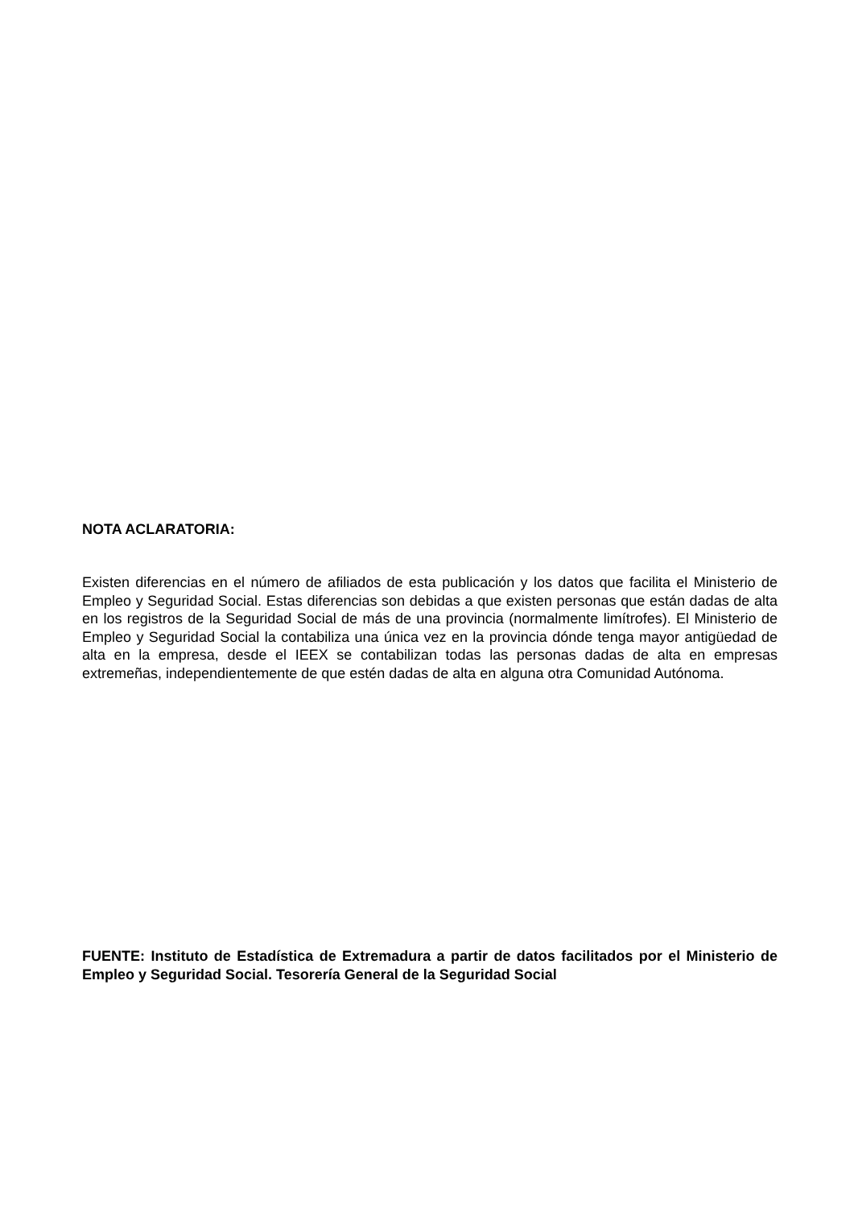NOTA ACLARATORIA:
Existen diferencias en el número de afiliados de esta publicación y los datos que facilita el Ministerio de Empleo y Seguridad Social. Estas diferencias son debidas a que existen personas que están dadas de alta en los registros de la Seguridad Social de más de una provincia (normalmente limítrofes). El Ministerio de Empleo y Seguridad Social la contabiliza una única vez en la provincia dónde tenga mayor antigüedad de alta en la empresa, desde el IEEX se contabilizan todas las personas dadas de alta en empresas extremeñas, independientemente de que estén dadas de alta en alguna otra Comunidad Autónoma.
FUENTE: Instituto de Estadística de Extremadura a partir de datos facilitados por el Ministerio de Empleo y Seguridad Social. Tesorería General de la Seguridad Social